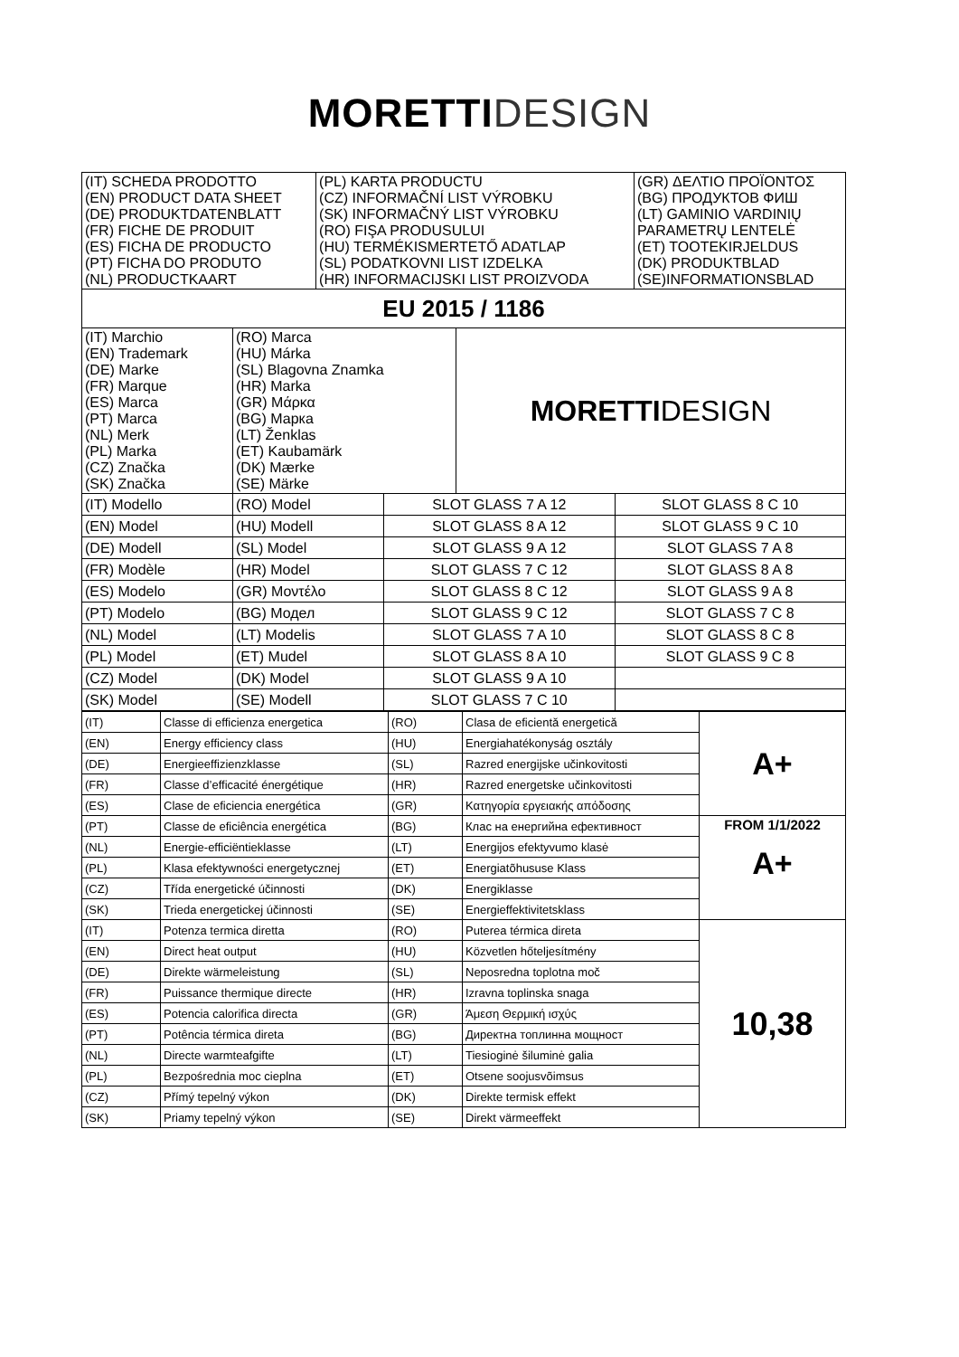MORETTI DESIGN
| (IT) SCHEDA PRODOTTO (EN) PRODUCT DATA SHEET (DE) PRODUKTDATENBLATT (FR) FICHE DE PRODUIT (ES) FICHA DE PRODUCTO (PT) FICHA DO PRODUTO (NL) PRODUCTKAART | (PL) KARTA PRODUCTU (CZ) INFORMAČNÍ LIST VÝROBKU (SK) INFORMAČNÝ LIST VÝROBKU (RO) FIŞA PRODUSULUI (HU) TERMÉKISMERTETŐ ADATLAP (SL) PODATKOVNI LIST IZDELKA (HR) INFORMACIJSKI LIST PROIZVODA | (GR) ΔΕΛΤΙΟ ΠΡΟΪΟΝΤΟΣ (BG) ПРОДУКТОВ ФИШ (LT) GAMINIO VARDINIŲ PARAMETRŲ LENTELĖ (ET) TOOTEKIRJELDUS (DK) PRODUKTBLAD (SE)INFORMATIONSBLAD |
| EU 2015 / 1186 | | |
| (IT) Marchio (EN) Trademark (DE) Marke (FR) Marque (ES) Marca (PT) Marca (NL) Merk (PL) Marka (CZ) Značka (SK) Značka | (RO) Marca (HU) Márka (SL) Blagovna Znamka (HR) Marka (GR) Μάρκα (BG) Марка (LT) Ženklas (ET) Kaubamärk (DK) Mærke (SE) Märke | MORETTI DESIGN |
| (IT) Modello | (RO) Model | SLOT GLASS 7 A 12 | SLOT GLASS 8 C 10 |
| (EN) Model | (HU) Modell | SLOT GLASS 8 A 12 | SLOT GLASS 9 C 10 |
| (DE) Modell | (SL) Model | SLOT GLASS 9 A 12 | SLOT GLASS 7 A 8 |
| (FR) Modèle | (HR) Model | SLOT GLASS 7 C 12 | SLOT GLASS 8 A 8 |
| (ES) Modelo | (GR) Μοντέλο | SLOT GLASS 8 C 12 | SLOT GLASS 9 A 8 |
| (PT) Modelo | (BG) Модел | SLOT GLASS 9 C 12 | SLOT GLASS 7 C 8 |
| (NL) Model | (LT) Modelis | SLOT GLASS 7 A 10 | SLOT GLASS 8 C 8 |
| (PL) Model | (ET) Mudel | SLOT GLASS 8 A 10 | SLOT GLASS 9 C 8 |
| (CZ) Model | (DK) Model | SLOT GLASS 9 A 10 | |
| (SK) Model | (SE) Modell | SLOT GLASS 7 C 10 | |
| (IT) | Classe di efficienza energetica | (RO) | Clasa de eficientă energetică | A+ |
| (EN) | Energy efficiency class | (HU) | Energiahatékonyság osztály | |
| (DE) | Energieeffizienzklasse | (SL) | Razred energijske učinkovitosti | |
| (FR) | Classe d’efficacité énergétique | (HR) | Razred energetske učinkovitosti | |
| (ES) | Clase de eficiencia energética | (GR) | Κατηγορία εργειακής απόδοσης | |
| (PT) | Classe de eficiência energética | (BG) | Клас на енергийна ефективност | FROM 1/1/2022 A+ |
| (NL) | Energie-efficiëntieklasse | (LT) | Energijos efektyvumo klasė | |
| (PL) | Klasa efektywności energetycznej | (ET) | Energiatõhususe Klass | |
| (CZ) | Třída energetické účinnosti | (DK) | Energiklasse | |
| (SK) | Trieda energetickej účinnosti | (SE) | Energieffektivitetsklass | |
| (IT) | Potenza termica diretta | (RO) | Puterea térmica direta | 10,38 |
| (EN) | Direct heat output | (HU) | Közvetlen hőteljesítmény | |
| (DE) | Direkte wärmeleistung | (SL) | Neposredna toplotna moč | |
| (FR) | Puissance thermique directe | (HR) | Izravna toplinska snaga | |
| (ES) | Potencia calorifica directa | (GR) | Άμεση Θερμική ισχύς | |
| (PT) | Potência térmica direta | (BG) | Директна топлинна мощност | |
| (NL) | Directe warmteafgifte | (LT) | Tiesioginė šiluminė galia | |
| (PL) | Bezpośrednia moc cieplna | (ET) | Otsene soojusvõimsus | |
| (CZ) | Přímý tepelný výkon | (DK) | Direkte termisk effekt | |
| (SK) | Priamy tepelný výkon | (SE) | Direkt värmeeffekt | |